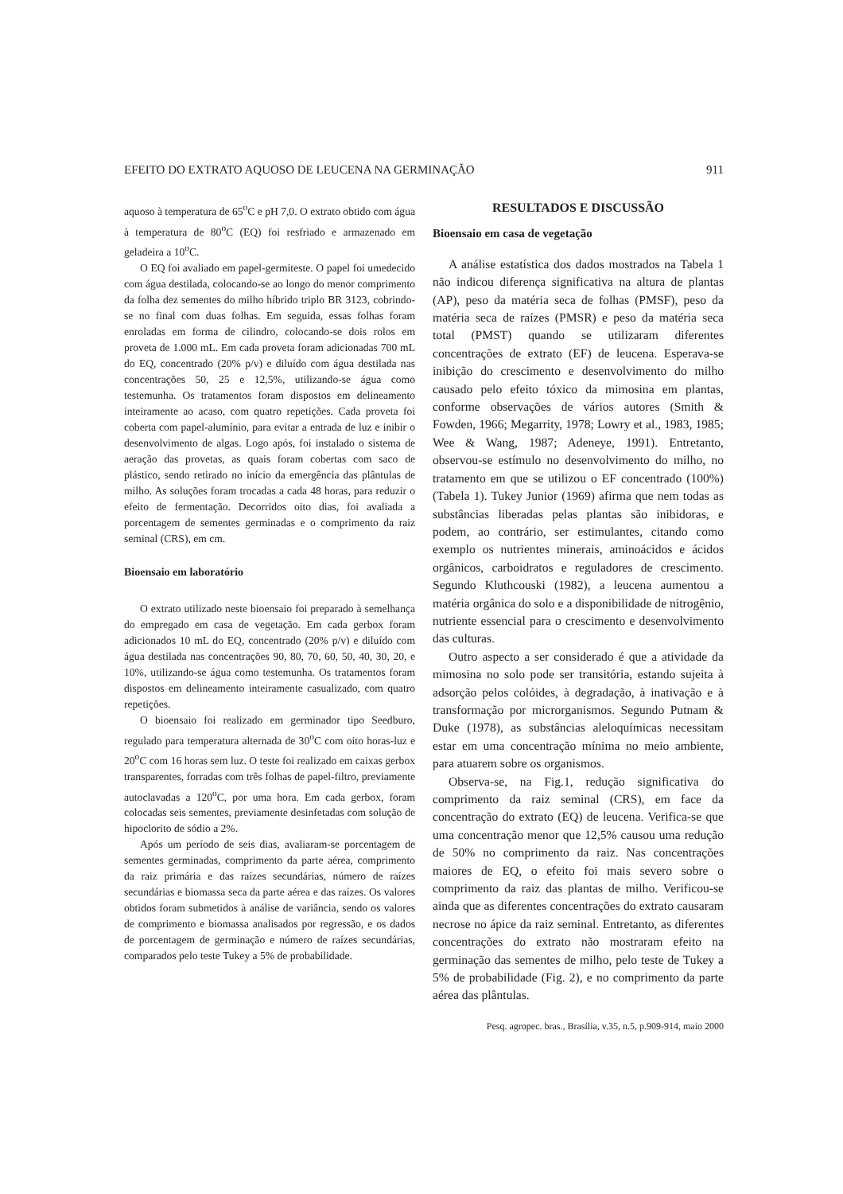EFEITO DO EXTRATO AQUOSO DE LEUCENA NA GERMINAÇÃO 911
aquoso à temperatura de 65<sup>o</sup>C e pH 7,0. O extrato obtido com água à temperatura de 80<sup>o</sup>C (EQ) foi resfriado e armazenado em geladeira a 10<sup>o</sup>C.
O EQ foi avaliado em papel-germiteste. O papel foi umedecido com água destilada, colocando-se ao longo do menor comprimento da folha dez sementes do milho híbrido triplo BR 3123, cobrindo-se no final com duas folhas. Em seguida, essas folhas foram enroladas em forma de cilindro, colocando-se dois rolos em proveta de 1.000 mL. Em cada proveta foram adicionadas 700 mL do EQ, concentrado (20% p/v) e diluído com água destilada nas concentrações 50, 25 e 12,5%, utilizando-se água como testemunha. Os tratamentos foram dispostos em delineamento inteiramente ao acaso, com quatro repetições. Cada proveta foi coberta com papel-alumínio, para evitar a entrada de luz e inibir o desenvolvimento de algas. Logo após, foi instalado o sistema de aeração das provetas, as quais foram cobertas com saco de plástico, sendo retirado no início da emergência das plântulas de milho. As soluções foram trocadas a cada 48 horas, para reduzir o efeito de fermentação. Decorridos oito dias, foi avaliada a porcentagem de sementes germinadas e o comprimento da raiz seminal (CRS), em cm.
Bioensaio em laboratório
O extrato utilizado neste bioensaio foi preparado à semelhança do empregado em casa de vegetação. Em cada gerbox foram adicionados 10 mL do EQ, concentrado (20% p/v) e diluído com água destilada nas concentrações 90, 80, 70, 60, 50, 40, 30, 20, e 10%, utilizando-se água como testemunha. Os tratamentos foram dispostos em delineamento inteiramente casualizado, com quatro repetições.
O bioensaio foi realizado em germinador tipo Seedburo, regulado para temperatura alternada de 30<sup>o</sup>C com oito horas-luz e 20<sup>o</sup>C com 16 horas sem luz. O teste foi realizado em caixas gerbox transparentes, forradas com três folhas de papel-filtro, previamente autoclavadas a 120<sup>o</sup>C, por uma hora. Em cada gerbox, foram colocadas seis sementes, previamente desinfetadas com solução de hipoclorito de sódio a 2%.
Após um período de seis dias, avaliaram-se porcentagem de sementes germinadas, comprimento da parte aérea, comprimento da raiz primária e das raízes secundárias, número de raízes secundárias e biomassa seca da parte aérea e das raízes. Os valores obtidos foram submetidos à análise de variância, sendo os valores de comprimento e biomassa analisados por regressão, e os dados de porcentagem de germinação e número de raízes secundárias, comparados pelo teste Tukey a 5% de probabilidade.
RESULTADOS E DISCUSSÃO
Bioensaio em casa de vegetação
A análise estatística dos dados mostrados na Tabela 1 não indicou diferença significativa na altura de plantas (AP), peso da matéria seca de folhas (PMSF), peso da matéria seca de raízes (PMSR) e peso da matéria seca total (PMST) quando se utilizaram diferentes concentrações de extrato (EF) de leucena. Esperava-se inibição do crescimento e desenvolvimento do milho causado pelo efeito tóxico da mimosina em plantas, conforme observações de vários autores (Smith & Fowden, 1966; Megarrity, 1978; Lowry et al., 1983, 1985; Wee & Wang, 1987; Adeneye, 1991). Entretanto, observou-se estímulo no desenvolvimento do milho, no tratamento em que se utilizou o EF concentrado (100%) (Tabela 1). Tukey Junior (1969) afirma que nem todas as substâncias liberadas pelas plantas são inibidoras, e podem, ao contrário, ser estimulantes, citando como exemplo os nutrientes minerais, aminoácidos e ácidos orgânicos, carboidratos e reguladores de crescimento. Segundo Kluthcouski (1982), a leucena aumentou a matéria orgânica do solo e a disponibilidade de nitrogênio, nutriente essencial para o crescimento e desenvolvimento das culturas.
Outro aspecto a ser considerado é que a atividade da mimosina no solo pode ser transitória, estando sujeita à adsorção pelos colóides, à degradação, à inativação e à transformação por microrganismos. Segundo Putnam & Duke (1978), as substâncias aleloquímicas necessitam estar em uma concentração mínima no meio ambiente, para atuarem sobre os organismos.
Observa-se, na Fig.1, redução significativa do comprimento da raiz seminal (CRS), em face da concentração do extrato (EQ) de leucena. Verifica-se que uma concentração menor que 12,5% causou uma redução de 50% no comprimento da raiz. Nas concentrações maiores de EQ, o efeito foi mais severo sobre o comprimento da raiz das plantas de milho. Verificou-se ainda que as diferentes concentrações do extrato causaram necrose no ápice da raiz seminal. Entretanto, as diferentes concentrações do extrato não mostraram efeito na germinação das sementes de milho, pelo teste de Tukey a 5% de probabilidade (Fig. 2), e no comprimento da parte aérea das plântulas.
Pesq. agropec. bras., Brasília, v.35, n.5, p.909-914, maio 2000